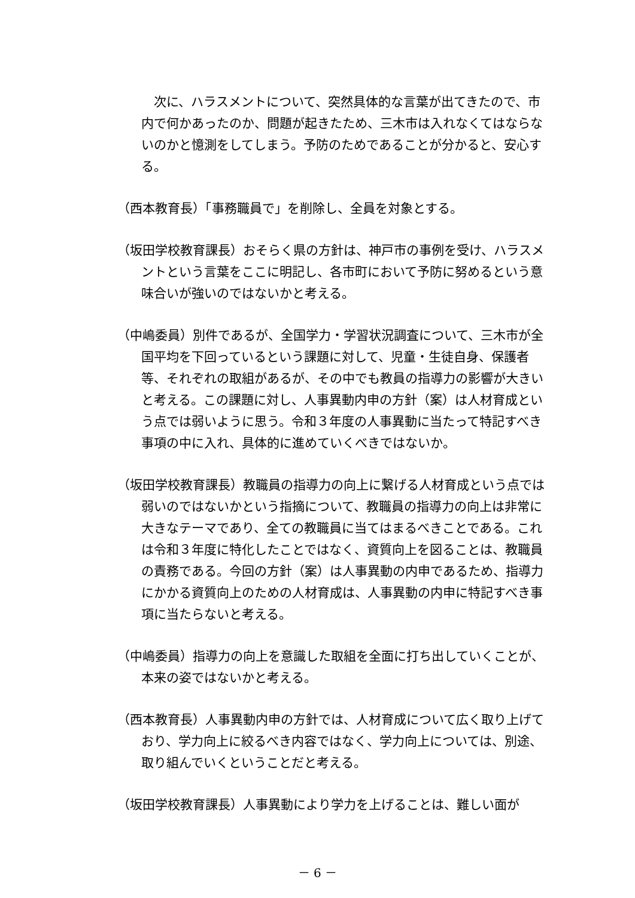次に、ハラスメントについて、突然具体的な言葉が出てきたので、市内で何かあったのか、問題が起きたため、三木市は入れなくてはならないのかと憶測をしてしまう。予防のためであることが分かると、安心する。
（西本教育長）「事務職員で」を削除し、全員を対象とする。
（坂田学校教育課長）おそらく県の方針は、神戸市の事例を受け、ハラスメントという言葉をここに明記し、各市町において予防に努めるという意味合いが強いのではないかと考える。
（中嶋委員）別件であるが、全国学力・学習状況調査について、三木市が全国平均を下回っているという課題に対して、児童・生徒自身、保護者等、それぞれの取組があるが、その中でも教員の指導力の影響が大きいと考える。この課題に対し、人事異動内申の方針（案）は人材育成という点では弱いように思う。令和３年度の人事異動に当たって特記すべき事項の中に入れ、具体的に進めていくべきではないか。
（坂田学校教育課長）教職員の指導力の向上に繋げる人材育成という点では弱いのではないかという指摘について、教職員の指導力の向上は非常に大きなテーマであり、全ての教職員に当てはまるべきことである。これは令和３年度に特化したことではなく、資質向上を図ることは、教職員の責務である。今回の方針（案）は人事異動の内申であるため、指導力にかかる資質向上のための人材育成は、人事異動の内申に特記すべき事項に当たらないと考える。
（中嶋委員）指導力の向上を意識した取組を全面に打ち出していくことが、本来の姿ではないかと考える。
（西本教育長）人事異動内申の方針では、人材育成について広く取り上げており、学力向上に絞るべき内容ではなく、学力向上については、別途、取り組んでいくということだと考える。
（坂田学校教育課長）人事異動により学力を上げることは、難しい面が
－ 6 －